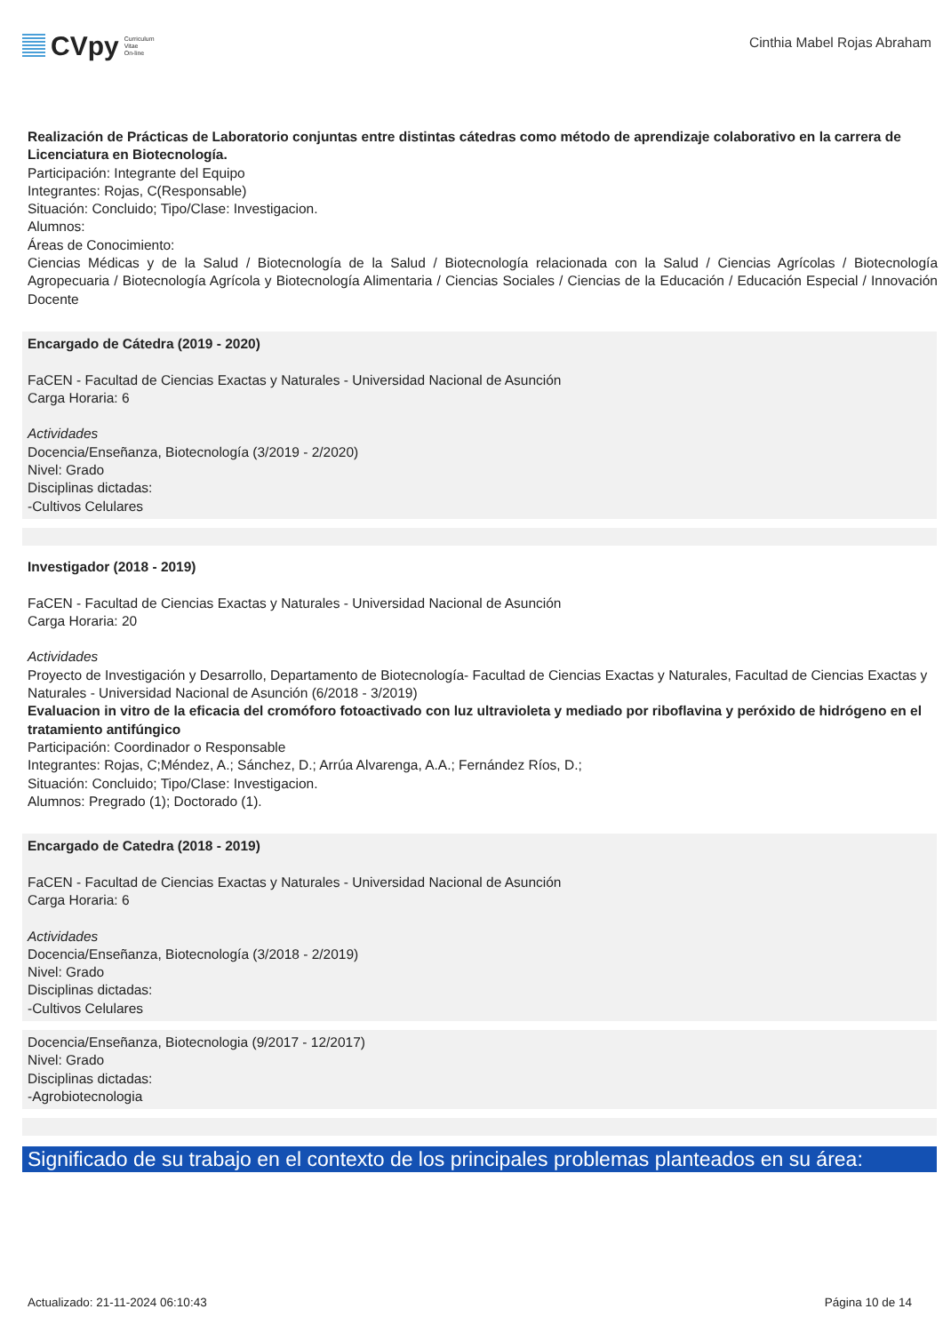CVpy Curriculum
Vitae
On-line
Cinthia Mabel Rojas Abraham
Realización de Prácticas de Laboratorio conjuntas entre distintas cátedras como método de aprendizaje colaborativo en la carrera de Licenciatura en Biotecnología.
Participación: Integrante del Equipo
Integrantes: Rojas, C(Responsable)
Situación: Concluido; Tipo/Clase: Investigacion.
Alumnos:
Áreas de Conocimiento:
Ciencias Médicas y de la Salud / Biotecnología de la Salud / Biotecnología relacionada con la Salud / Ciencias Agrícolas / Biotecnología Agropecuaria / Biotecnología Agrícola y Biotecnología Alimentaria / Ciencias Sociales / Ciencias de la Educación / Educación Especial / Innovación Docente
Encargado de Cátedra (2019 - 2020)
FaCEN - Facultad de Ciencias Exactas y Naturales - Universidad Nacional de Asunción
Carga Horaria: 6
Actividades
Docencia/Enseñanza, Biotecnología (3/2019 - 2/2020)
Nivel: Grado
Disciplinas dictadas:
-Cultivos Celulares
Investigador (2018 - 2019)
FaCEN - Facultad de Ciencias Exactas y Naturales - Universidad Nacional de Asunción
Carga Horaria: 20
Actividades
Proyecto de Investigación y Desarrollo, Departamento de Biotecnología- Facultad de Ciencias Exactas y Naturales, Facultad de Ciencias Exactas y Naturales - Universidad Nacional de Asunción (6/2018 - 3/2019)
Evaluacion in vitro de la eficacia del cromóforo fotoactivado con luz ultravioleta y mediado por riboflavina y peróxido de hidrógeno en el tratamiento antifúngico
Participación: Coordinador o Responsable
Integrantes: Rojas, C;Méndez, A.; Sánchez, D.; Arrúa Alvarenga, A.A.; Fernández Ríos, D.;
Situación: Concluido; Tipo/Clase: Investigacion.
Alumnos: Pregrado (1); Doctorado (1).
Encargado de Catedra (2018 - 2019)
FaCEN - Facultad de Ciencias Exactas y Naturales - Universidad Nacional de Asunción
Carga Horaria: 6
Actividades
Docencia/Enseñanza, Biotecnología (3/2018 - 2/2019)
Nivel: Grado
Disciplinas dictadas:
-Cultivos Celulares
Docencia/Enseñanza, Biotecnologia (9/2017 - 12/2017)
Nivel: Grado
Disciplinas dictadas:
-Agrobiotecnologia
Significado de su trabajo en el contexto de los principales problemas planteados en su área:
Actualizado: 21-11-2024 06:10:43 Página 10 de 14